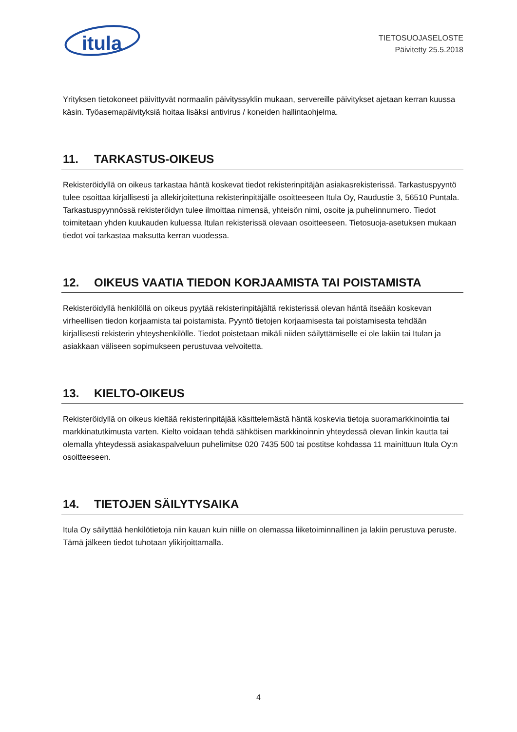itula
TIETOSUOJASELOSTE
Päivitetty 25.5.2018
Yrityksen tietokoneet päivittyvät normaalin päivityssyklin mukaan, servereille päivitykset ajetaan kerran kuussa käsin. Työasemapäivityksiä hoitaa lisäksi antivirus / koneiden hallintaohjelma.
11. TARKASTUS-OIKEUS
Rekisteröidyllä on oikeus tarkastaa häntä koskevat tiedot rekisterinpitäjän asiakasrekisterissä. Tarkastuspyyntö tulee osoittaa kirjallisesti ja allekirjoitettuna rekisterinpitäjälle osoitteeseen Itula Oy, Raudustie 3, 56510 Puntala. Tarkastuspyynnössä rekisteröidyn tulee ilmoittaa nimensä, yhteisön nimi, osoite ja puhelinnumero. Tiedot toimitetaan yhden kuukauden kuluessa Itulan rekisterissä olevaan osoitteeseen. Tietosuoja-asetuksen mukaan tiedot voi tarkastaa maksutta kerran vuodessa.
12. OIKEUS VAATIA TIEDON KORJAAMISTA TAI POISTAMISTA
Rekisteröidyllä henkilöllä on oikeus pyytää rekisterinpitäjältä rekisterissä olevan häntä itseään koskevan virheellisen tiedon korjaamista tai poistamista. Pyyntö tietojen korjaamisesta tai poistamisesta tehdään kirjallisesti rekisterin yhteyshenkilölle. Tiedot poistetaan mikäli niiden säilyttämiselle ei ole lakiin tai Itulan ja asiakkaan väliseen sopimukseen perustuvaa velvoitetta.
13. KIELTO-OIKEUS
Rekisteröidyllä on oikeus kieltää rekisterinpitäjää käsittelemästä häntä koskevia tietoja suoramarkkinointia tai markkinatutkimusta varten. Kielto voidaan tehdä sähköisen markkinoinnin yhteydessä olevan linkin kautta tai olemalla yhteydessä asiakaspalveluun puhelimitse 020 7435 500 tai postitse kohdassa 11 mainittuun Itula Oy:n osoitteeseen.
14. TIETOJEN SÄILYTYSAIKA
Itula Oy säilyttää henkilötietoja niin kauan kuin niille on olemassa liiketoiminnallinen ja lakiin perustuva peruste. Tämä jälkeen tiedot tuhotaan ylikirjoittamalla.
4